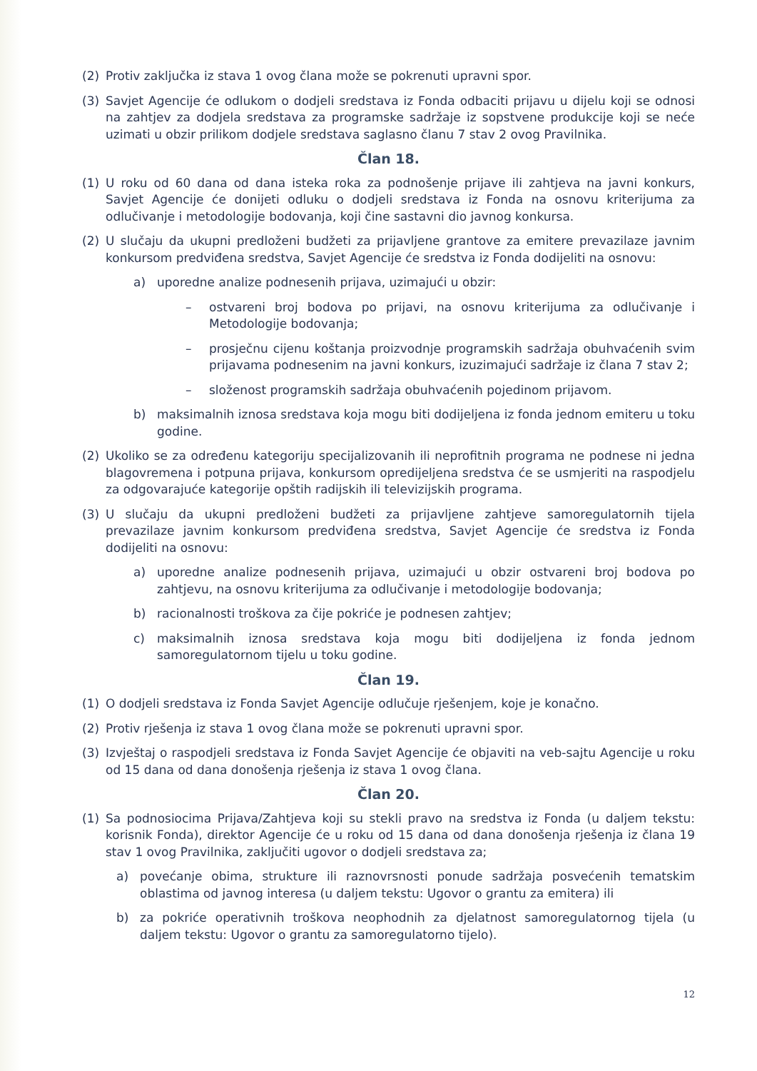(2) Protiv zaključka iz stava 1 ovog člana može se pokrenuti upravni spor.
(3) Savjet Agencije će odlukom o dodjeli sredstava iz Fonda odbaciti prijavu u dijelu koji se odnosi na zahtjev za dodjela sredstava za programske sadržaje iz sopstvene produkcije koji se neće uzimati u obzir prilikom dodjele sredstava saglasno članu 7 stav 2 ovog Pravilnika.
Član 18.
(1) U roku od 60 dana od dana isteka roka za podnošenje prijave ili zahtjeva na javni konkurs, Savjet Agencije će donijeti odluku o dodjeli sredstava iz Fonda na osnovu kriterijuma za odlučivanje i metodologije bodovanja, koji čine sastavni dio javnog konkursa.
(2) U slučaju da ukupni predloženi budžeti za prijavljene grantove za emitere prevazilaze javnim konkursom predviđena sredstva, Savjet Agencije će sredstva iz Fonda dodijeliti na osnovu:
a) uporedne analize podnesenih prijava, uzimajući u obzir:
– ostvareni broj bodova po prijavi, na osnovu kriterijuma za odlučivanje i Metodologije bodovanja;
– prosječnu cijenu koštanja proizvodnje programskih sadržaja obuhvaćenih svim prijavama podnesenim na javni konkurs, izuzimajući sadržaje iz člana 7 stav 2;
– složenost programskih sadržaja obuhvaćenih pojedinom prijavom.
b) maksimalnih iznosa sredstava koja mogu biti dodijeljena iz fonda jednom emiteru u toku godine.
(2) Ukoliko se za određenu kategoriju specijalizovanih ili neprofitnih programa ne podnese ni jedna blagovremena i potpuna prijava, konkursom opredijeljena sredstva će se usmjeriti na raspodjelu za odgovarajuće kategorije opštih radijskih ili televizijskih programa.
(3) U slučaju da ukupni predloženi budžeti za prijavljene zahtjeve samoregulatornih tijela prevazilaze javnim konkursom predviđena sredstva, Savjet Agencije će sredstva iz Fonda dodijeliti na osnovu:
a) uporedne analize podnesenih prijava, uzimajući u obzir ostvareni broj bodova po zahtjevu, na osnovu kriterijuma za odlučivanje i metodologije bodovanja;
b) racionalnosti troškova za čije pokriće je podnesen zahtjev;
c) maksimalnih iznosa sredstava koja mogu biti dodijeljena iz fonda jednom samoregulatornom tijelu u toku godine.
Član 19.
(1) O dodjeli sredstava iz Fonda Savjet Agencije odlučuje rješenjem, koje je konačno.
(2) Protiv rješenja iz stava 1 ovog člana može se pokrenuti upravni spor.
(3) Izvještaj o raspodjeli sredstava iz Fonda Savjet Agencije će objaviti na veb-sajtu Agencije u roku od 15 dana od dana donošenja rješenja iz stava 1 ovog člana.
Član 20.
(1) Sa podnosiocima Prijava/Zahtjeva koji su stekli pravo na sredstva iz Fonda (u daljem tekstu: korisnik Fonda), direktor Agencije će u roku od 15 dana od dana donošenja rješenja iz člana 19 stav 1 ovog Pravilnika, zaključiti ugovor o dodjeli sredstava za;
a) povećanje obima, strukture ili raznovrsnosti ponude sadržaja posvećenih tematskim oblastima od javnog interesa (u daljem tekstu: Ugovor o grantu za emitera) ili
b) za pokriće operativnih troškova neophodnih za djelatnost samoregulatornog tijela (u daljem tekstu: Ugovor o grantu za samoregulatorno tijelo).
12